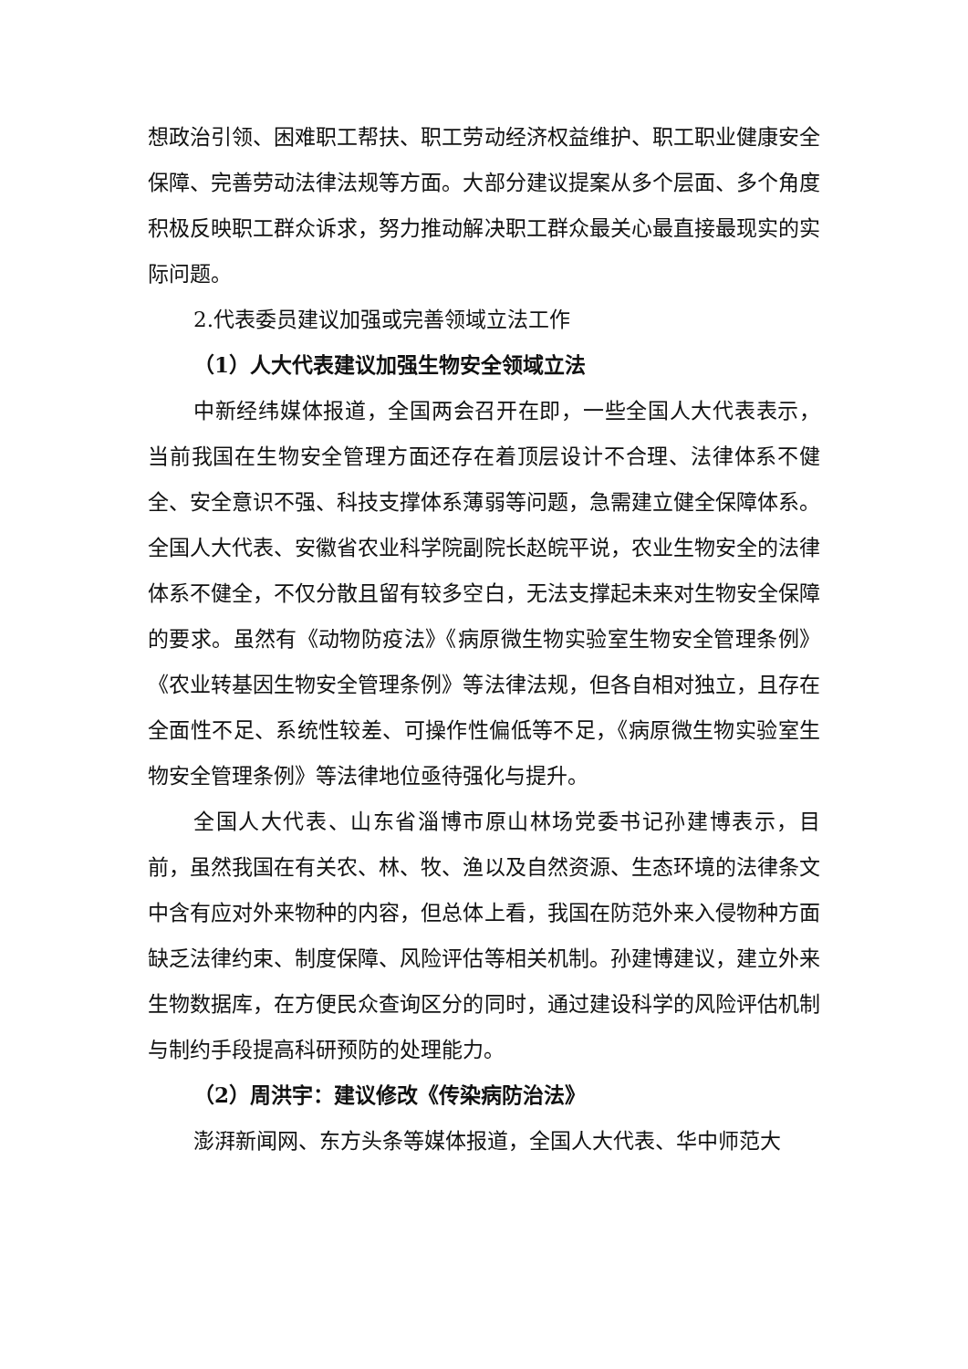想政治引领、困难职工帮扶、职工劳动经济权益维护、职工职业健康安全保障、完善劳动法律法规等方面。大部分建议提案从多个层面、多个角度积极反映职工群众诉求，努力推动解决职工群众最关心最直接最现实的实际问题。
2.代表委员建议加强或完善领域立法工作
（1）人大代表建议加强生物安全领域立法
中新经纬媒体报道，全国两会召开在即，一些全国人大代表表示，当前我国在生物安全管理方面还存在着顶层设计不合理、法律体系不健全、安全意识不强、科技支撑体系薄弱等问题，急需建立健全保障体系。全国人大代表、安徽省农业科学院副院长赵皖平说，农业生物安全的法律体系不健全，不仅分散且留有较多空白，无法支撑起未来对生物安全保障的要求。虽然有《动物防疫法》《病原微生物实验室生物安全管理条例》《农业转基因生物安全管理条例》等法律法规，但各自相对独立，且存在全面性不足、系统性较差、可操作性偏低等不足，《病原微生物实验室生物安全管理条例》等法律地位亟待强化与提升。
全国人大代表、山东省淄博市原山林场党委书记孙建博表示，目前，虽然我国在有关农、林、牧、渔以及自然资源、生态环境的法律条文中含有应对外来物种的内容，但总体上看，我国在防范外来入侵物种方面缺乏法律约束、制度保障、风险评估等相关机制。孙建博建议，建立外来生物数据库，在方便民众查询区分的同时，通过建设科学的风险评估机制与制约手段提高科研预防的处理能力。
（2）周洪宇：建议修改《传染病防治法》
澎湃新闻网、东方头条等媒体报道，全国人大代表、华中师范大